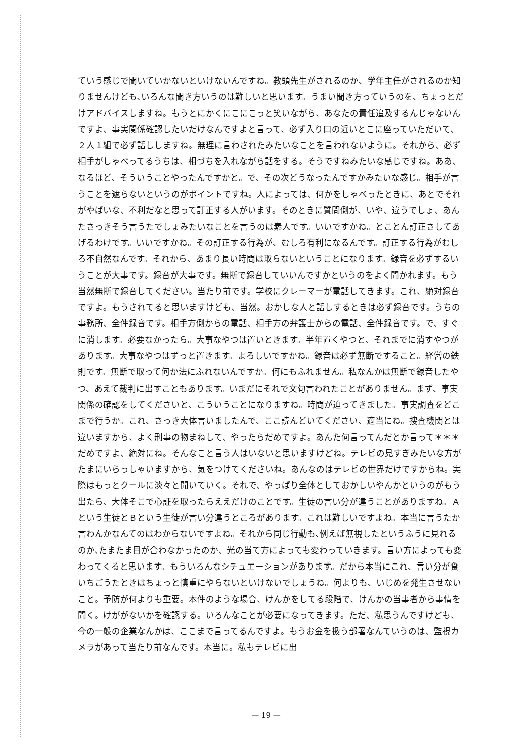ていう感じで聞いていかないといけないんですね。教頭先生がされるのか、学年主任がされるのか知りませんけども､いろんな聞き方いうのは難しいと思います。うまい聞き方っていうのを、ちょっとだけアドバイスしますね。もうとにかくにこにこっと笑いながら、あなたの責任追及するんじゃないんですよ、事実関係確認したいだけなんですよと言って、必ず入り口の近いとこに座っていただいて、２人１組で必ず話ししますね。無理に言わされたみたいなことを言われないように。それから、必ず相手がしゃべってるうちは、相づちを入れながら話をする。そうですねみたいな感じですね。ああ、なるほど、そういうことやったんですかと。で、その次どうなったんですかみたいな感じ。相手が言うことを遮らないというのがポイントですね。人によっては、何かをしゃべったときに、あとでそれがやばいな、不利だなと思って訂正する人がいます。そのときに質問側が、いや、違うでしょ、あんたさっきそう言うたでしょみたいなことを言うのは素人です。いいですかね。とことん訂正さしてあげるわけです。いいですかね。その訂正する行為が、むしろ有利になるんです。訂正する行為がむしろ不自然なんです。それから、あまり長い時間は取らないということになります。録音を必ずするいうことが大事です。録音が大事です。無断で録音していいんですかというのをよく聞かれます。もう当然無断で録音してください。当たり前です。学校にクレーマーが電話してきます。これ、絶対録音ですよ。もうされてると思いますけども、当然。おかしな人と話しするときは必ず録音です。うちの事務所、全件録音です。相手方側からの電話、相手方の弁護士からの電話、全件録音です。で、すぐに消します。必要なかったら。大事なやつは置いときます。半年置くやつと、それまでに消すやつがあります。大事なやつはずっと置きます。よろしいですかね。録音は必ず無断ですること。経営の鉄則です。無断で取って何か法にふれないんですか。何にもふれません。私なんかは無断で録音したやつ、あえて裁判に出すこともあります。いまだにそれで文句言われたことがありません。まず、事実関係の確認をしてくださいと、こういうことになりますね。時間が迫ってきました。事実調査をどこまで行うか。これ、さっき大体言いましたんで、ここ読んどいてください、適当にね。捜査機関とは違いますから、よく刑事の物まねして、やったらだめですよ。あんた何言ってんだとか言って＊＊＊だめですよ、絶対にね。そんなこと言う人はいないと思いますけどね。テレビの見すぎみたいな方がたまにいらっしゃいますから、気をつけてくださいね。あんなのはテレビの世界だけですからね。実際はもっとクールに淡々と聞いていく。それで、やっぱり全体としておかしいやんかというのがもう出たら、大体そこで心証を取ったらええだけのことです。生徒の言い分が違うことがありますね。Ａという生徒とＢという生徒が言い分違うところがあります。これは難しいですよね。本当に言うたか言わんかなんてのはわからないですよね。それから同じ行動も､例えば無視したというふうに見れるのか､たまたま目が合わなかったのか、光の当て方によっても変わっていきます。言い方によっても変わってくると思います。もういろんなシチュエーションがあります。だから本当にこれ、言い分が食いちごうたときはちょっと慎重にやらないといけないでしょうね。何よりも、いじめを発生させないこと。予防が何よりも重要。本件のような場合、けんかをしてる段階で、けんかの当事者から事情を聞く。けががないかを確認する。いろんなことが必要になってきます。ただ、私思うんですけども、今の一般の企業なんかは、ここまで言ってるんですよ。もうお金を扱う部署なんていうのは、監視カメラがあって当たり前なんです。本当に。私もテレビに出
— 19 —